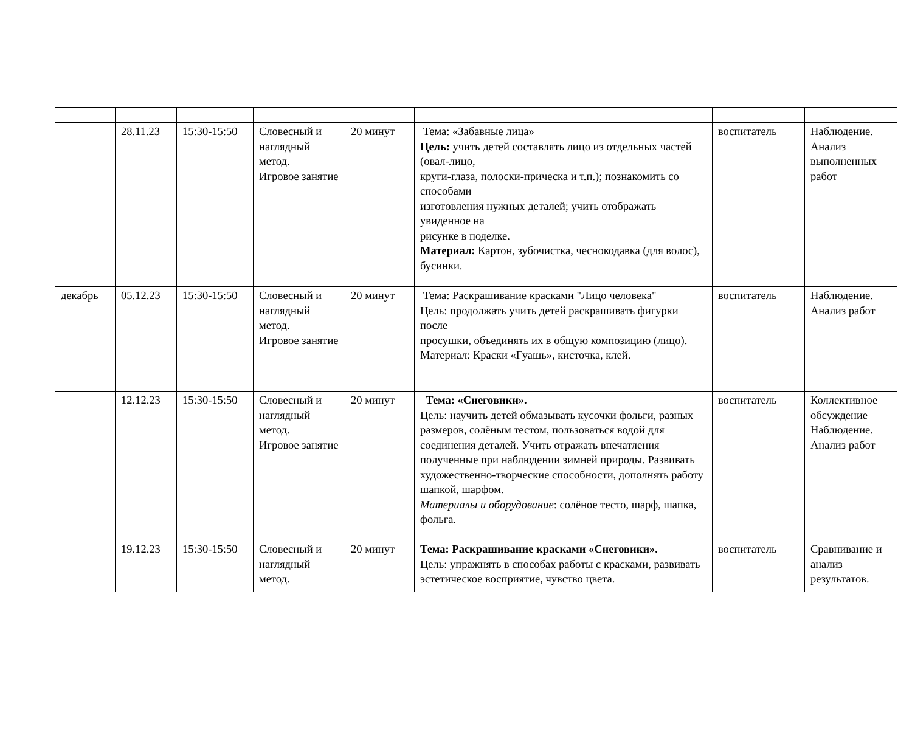| | 28.11.23 | 15:30-15:50 | Словесный и наглядный метод. Игровое занятие | 20 минут | Тема: «Забавные лица» Цель: учить детей составлять лицо из отдельных частей (овал-лицо, круги-глаза, полоски-прическа и т.п.); познакомить со способами изготовления нужных деталей; учить отображать увиденное на рисунке в поделке. Материал: Картон, зубочистка, чеснокодавка (для волос), бусинки. | воспитатель | Наблюдение. Анализ выполненных работ |
| декабрь | 05.12.23 | 15:30-15:50 | Словесный и наглядный метод. Игровое занятие | 20 минут | Тема: Раскрашивание красками "Лицо человека" Цель: продолжать учить детей раскрашивать фигурки после просушки, объединять их в общую композицию (лицо). Материал: Краски «Гуашь», кисточка, клей. | воспитатель | Наблюдение. Анализ работ |
| | 12.12.23 | 15:30-15:50 | Словесный и наглядный метод. Игровое занятие | 20 минут | Тема: «Снеговики». Цель: научить детей обмазывать кусочки фольги, разных размеров, солёным тестом, пользоваться водой для соединения деталей. Учить отражать впечатления полученные при наблюдении зимней природы. Развивать художественно-творческие способности, дополнять работу шапкой, шарфом. Материалы и оборудование : солёное тесто, шарф, шапка, фольга. | воспитатель | Коллективное обсуждение Наблюдение. Анализ работ |
| | 19.12.23 | 15:30-15:50 | Словесный и наглядный метод. | 20 минут | Тема: Раскрашивание красками «Снеговики». Цель: упражнять в способах работы с красками, развивать эстетическое восприятие, чувство цвета. | воспитатель | Сравнивание и анализ результатов. |